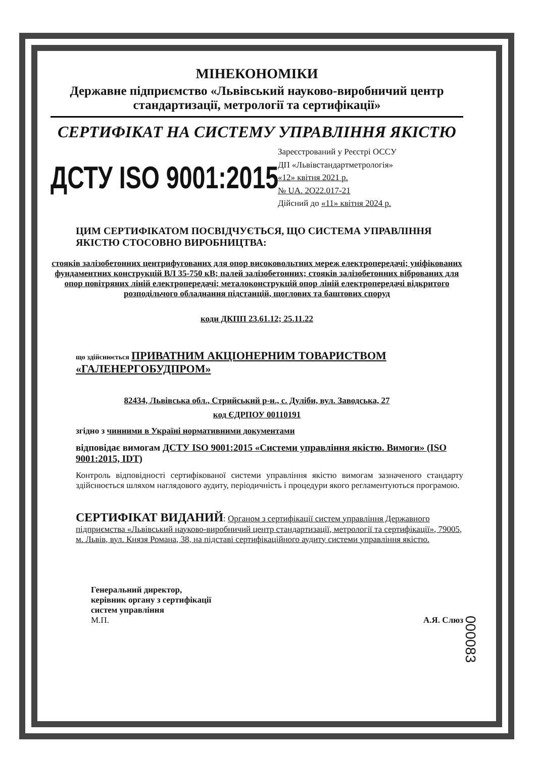МІНЕКОНОМІКИ
Державне підприємство «Львівський науково-виробничий центр стандартизації, метрології та сертифікації»
СЕРТИФІКАТ НА СИСТЕМУ УПРАВЛІННЯ ЯКІСТЮ
ДСТУ ISO 9001:2015
Зареєстрований у Реєстрі ОССУ
ДП «Львівстандартметрологія»
«12» квітня 2021 р.
№ UA. 2O22.017-21
Дійсний до «11» квітня 2024 р.
ЦИМ СЕРТИФІКАТОМ ПОСВІДЧУЄТЬСЯ, ЩО СИСТЕМА УПРАВЛІННЯ ЯКІСТЮ СТОСОВНО ВИРОБНИЦТВА:
стояків залізобетонних центрифугованих для опор високовольтних мереж електропередачі; уніфікованих фундаментних конструкцій ВЛ 35-750 кВ; палей залізобетонних; стояків залізобетонних віброваних для опор повітряних ліній електропередачі; металоконструкцій опор ліній електропередачі відкритого розподільчого обладнання підстанцій, щоглових та баштових споруд
коди ДКПП 23.61.12; 25.11.22
що здійснюється ПРИВАТНИМ АКЦІОНЕРНИМ ТОВАРИСТВОМ «ГАЛЕНЕРГОБУДПРОМ»
82434, Львівська обл., Стрийський р-н., с. Дуліби, вул. Заводська, 27
код ЄДРПОУ 00110191
згідно з чинними в Україні нормативними документами
відповідає вимогам ДСТУ ISO 9001:2015 «Системи управління якістю. Вимоги» (ISO 9001:2015, IDT)
Контроль відповідності сертифікованої системи управління якістю вимогам зазначеного стандарту здійснюється шляхом наглядового аудиту, періодичність і процедури якого регламентуються програмою.
СЕРТИФІКАТ ВИДАНИЙ: Органом з сертифікації систем управління Державного підприємства «Львівський науково-виробничий центр стандартизації, метрології та сертифікації», 79005, м. Львів, вул. Князя Романа, 38, на підставі сертифікаційного аудиту системи управління якістю.
Генеральний директор,
керівник органу з сертифікації
систем управління
М.П.
А.Я. Слюз
000083